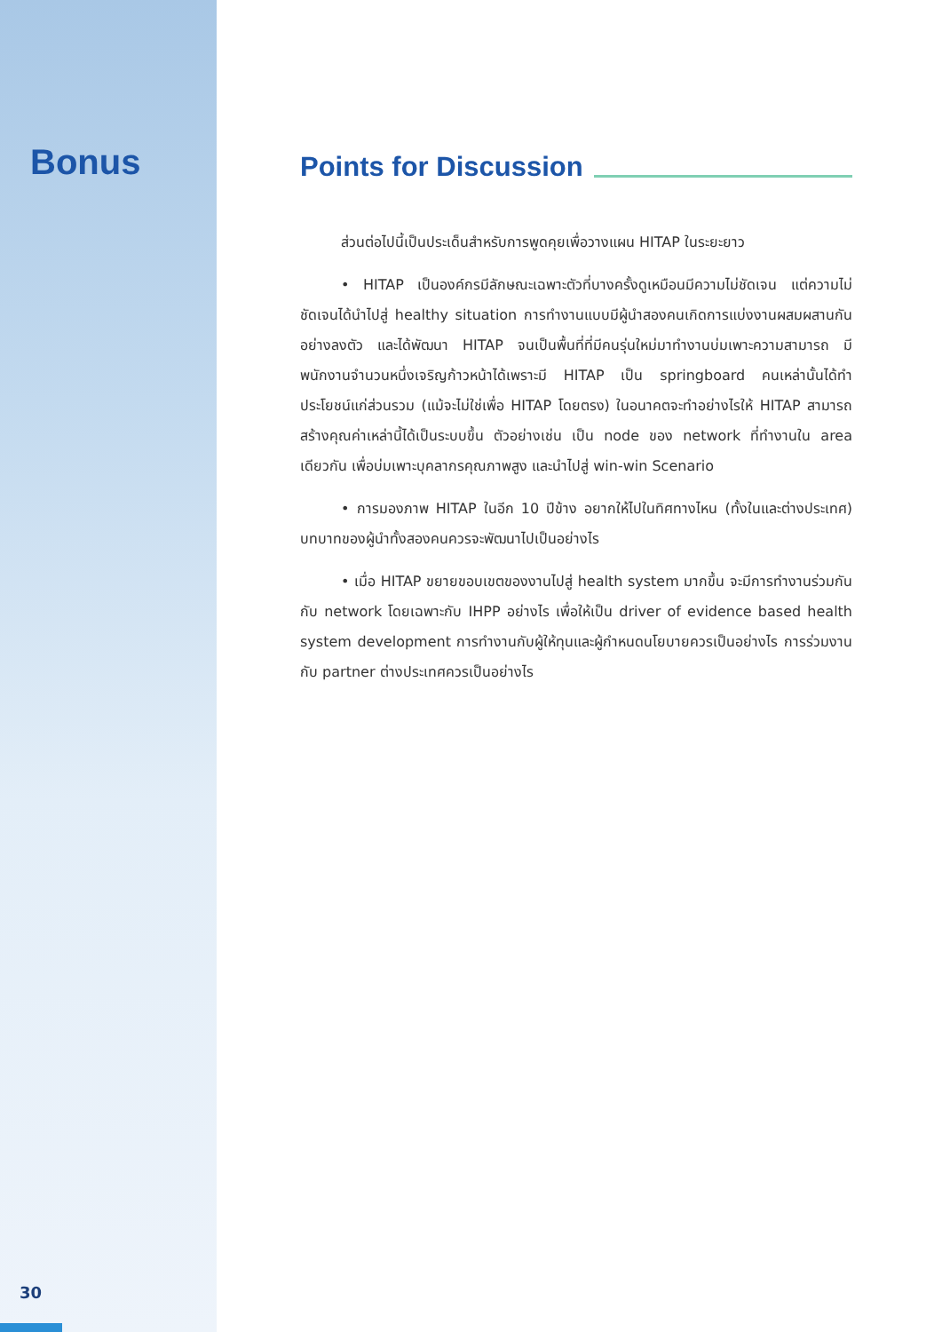Bonus
30
Points for Discussion
ส่วนต่อไปนี้เป็นประเด็นสำหรับการพูดคุยเพื่อวางแผน HITAP ในระยะยาว
• HITAP เป็นองค์กรมีลักษณะเฉพาะตัวที่บางครั้งดูเหมือนมีความไม่ชัดเจน แต่ความไม่ชัดเจนได้นำไปสู่ healthy situation การทำงานแบบมีผู้นำสองคนเกิดการแบ่งงานผสมผสานกันอย่างลงตัว และได้พัฒนา HITAP จนเป็นพื้นที่ที่มีคนรุ่นใหม่มาทำงานบ่มเพาะความสามารถ มีพนักงานจำนวนหนึ่งเจริญก้าวหน้าได้เพราะมี HITAP เป็น springboard คนเหล่านั้นได้ทำประโยชน์แก่ส่วนรวม (แม้จะไม่ใช่เพื่อ HITAP โดยตรง) ในอนาคตจะทำอย่างไรให้ HITAP สามารถสร้างคุณค่าเหล่านี้ได้เป็นระบบขึ้น ตัวอย่างเช่น เป็น node ของ network ที่ทำงานใน area เดียวกัน เพื่อบ่มเพาะบุคลากรคุณภาพสูง และนำไปสู่ win-win Scenario
• การมองภาพ HITAP ในอีก 10 ปีข้าง อยากให้ไปในทิศทางไหน (ทั้งในและต่างประเทศ) บทบาทของผู้นำทั้งสองคนควรจะพัฒนาไปเป็นอย่างไร
• เมื่อ HITAP ขยายขอบเขตของงานไปสู่ health system มากขึ้น จะมีการทำงานร่วมกันกับ network โดยเฉพาะกับ IHPP อย่างไร เพื่อให้เป็น driver of evidence based health system development การทำงานกับผู้ให้ทุนและผู้กำหนดนโยบายควรเป็นอย่างไร การร่วมงานกับ partner ต่างประเทศควรเป็นอย่างไร